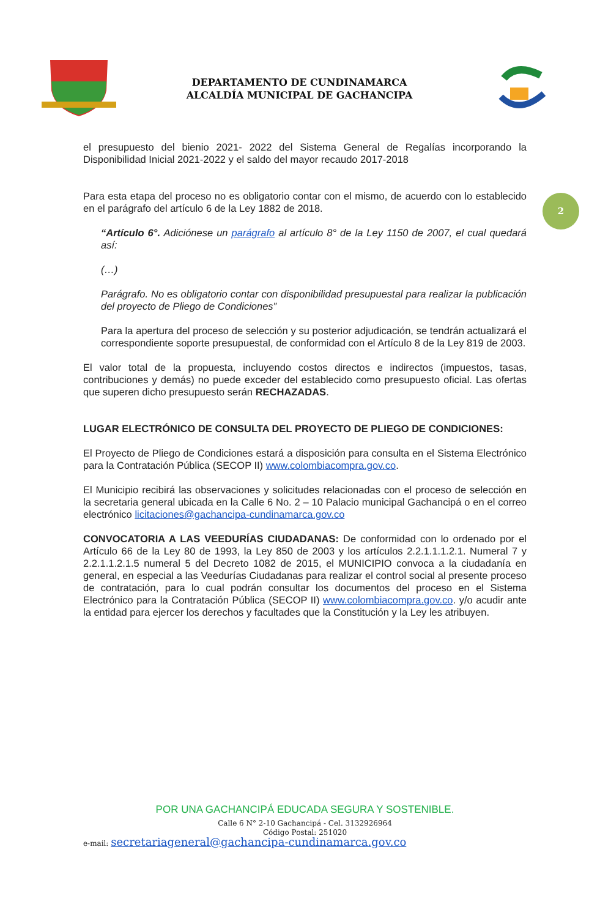DEPARTAMENTO DE CUNDINAMARCA
ALCALDÍA MUNICIPAL DE GACHANCIPA
2
el presupuesto del bienio 2021- 2022 del Sistema General de Regalías incorporando la Disponibilidad Inicial 2021-2022 y el saldo del mayor recaudo 2017-2018
Para esta etapa del proceso no es obligatorio contar con el mismo, de acuerdo con lo establecido en el parágrafo del artículo 6 de la Ley 1882 de 2018.
“Artículo 6°. Adiciónese un parágrafo al artículo 8° de la Ley 1150 de 2007, el cual quedará así:
(…)
Parágrafo. No es obligatorio contar con disponibilidad presupuestal para realizar la publicación del proyecto de Pliego de Condiciones”
Para la apertura del proceso de selección y su posterior adjudicación, se tendrán actualizará el correspondiente soporte presupuestal, de conformidad con el Artículo 8 de la Ley 819 de 2003.
El valor total de la propuesta, incluyendo costos directos e indirectos (impuestos, tasas, contribuciones y demás) no puede exceder del establecido como presupuesto oficial. Las ofertas que superen dicho presupuesto serán RECHAZADAS.
LUGAR ELECTRÓNICO DE CONSULTA DEL PROYECTO DE PLIEGO DE CONDICIONES:
El Proyecto de Pliego de Condiciones estará a disposición para consulta en el Sistema Electrónico para la Contratación Pública (SECOP II) www.colombiacompra.gov.co.
El Municipio recibirá las observaciones y solicitudes relacionadas con el proceso de selección en la secretaria general ubicada en la Calle 6 No. 2 – 10 Palacio municipal Gachancipá o en el correo electrónico licitaciones@gachancipa-cundinamarca.gov.co
CONVOCATORIA A LAS VEEDURÍAS CIUDADANAS: De conformidad con lo ordenado por el Artículo 66 de la Ley 80 de 1993, la Ley 850 de 2003 y los artículos 2.2.1.1.1.2.1. Numeral 7 y 2.2.1.1.2.1.5 numeral 5 del Decreto 1082 de 2015, el MUNICIPIO convoca a la ciudadanía en general, en especial a las Veedurías Ciudadanas para realizar el control social al presente proceso de contratación, para lo cual podrán consultar los documentos del proceso en el Sistema Electrónico para la Contratación Pública (SECOP II) www.colombiacompra.gov.co. y/o acudir ante la entidad para ejercer los derechos y facultades que la Constitución y la Ley les atribuyen.
POR UNA GACHANCIPÁ EDUCADA SEGURA Y SOSTENIBLE.
Calle 6 N° 2-10 Gachancipá - Cel. 3132926964
Código Postal: 251020
e-mail: secretariageneral@gachancipa-cundinamarca.gov.co